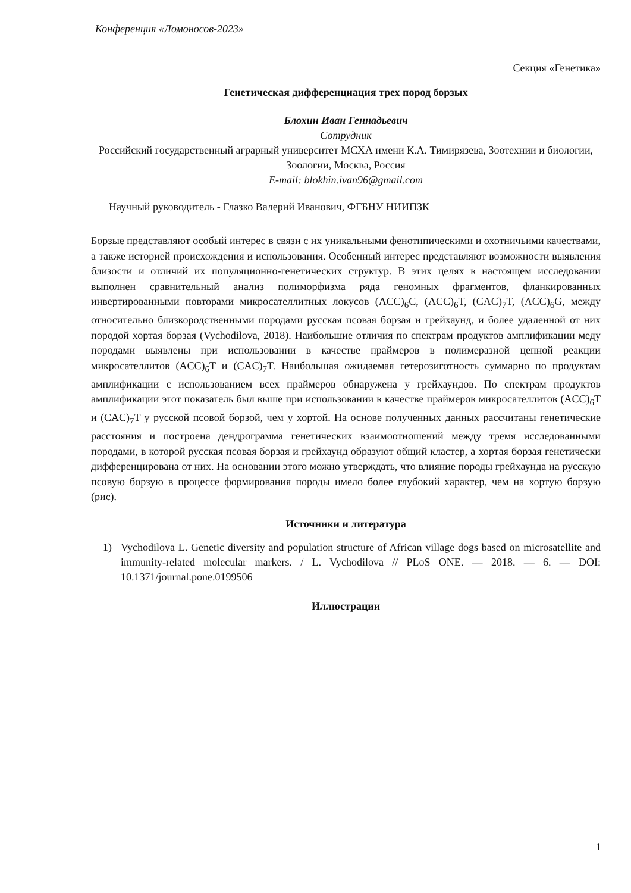Конференция «Ломоносов-2023»
Секция «Генетика»
Генетическая дифференциация трех пород борзых
Блохин Иван Геннадьевич
Сотрудник
Российский государственный аграрный университет МСХА имени К.А. Тимирязева, Зоотехнии и биологии, Зоологии, Москва, Россия
E-mail: blokhin.ivan96@gmail.com
Научный руководитель - Глазко Валерий Иванович, ФГБНУ НИИПЗК
Борзые представляют особый интерес в связи с их уникальными фенотипическими и охотничьими качествами, а также историей происхождения и использования. Особенный интерес представляют возможности выявления близости и отличий их популяционно-генетических структур. В этих целях в настоящем исследовании выполнен сравнительный анализ полиморфизма ряда геномных фрагментов, фланкированных инвертированными повторами микросателлитных локусов (ACC)<sub>6</sub>C, (ACC)<sub>6</sub>T, (CAC)<sub>7</sub>T, (ACC)<sub>6</sub>G, между относительно близкородственными породами русская псовая борзая и грейхаунд, и более удаленной от них породой хортая борзая (Vychodilova, 2018). Наибольшие отличия по спектрам продуктов амплификации меду породами выявлены при использовании в качестве праймеров в полимеразной цепной реакции микросателлитов (ACC)<sub>6</sub>T и (CAC)<sub>7</sub>T. Наибольшая ожидаемая гетерозиготность суммарно по продуктам амплификации с использованием всех праймеров обнаружена у грейхаундов. По спектрам продуктов амплификации этот показатель был выше при использовании в качестве праймеров микросателлитов (ACC)<sub>6</sub>T и (CAC)<sub>7</sub>T у русской псовой борзой, чем у хортой. На основе полученных данных рассчитаны генетические расстояния и построена дендрограмма генетических взаимоотношений между тремя исследованными породами, в которой русская псовая борзая и грейхаунд образуют общий кластер, а хортая борзая генетически дифференцирована от них. На основании этого можно утверждать, что влияние породы грейхаунда на русскую псовую борзую в процессе формирования породы имело более глубокий характер, чем на хортую борзую (рис).
Источники и литература
1) Vychodilova L. Genetic diversity and population structure of African village dogs based on microsatellite and immunity-related molecular markers. / L. Vychodilova // PLoS ONE. — 2018. — 6. — DOI: 10.1371/journal.pone.0199506
Иллюстрации
1